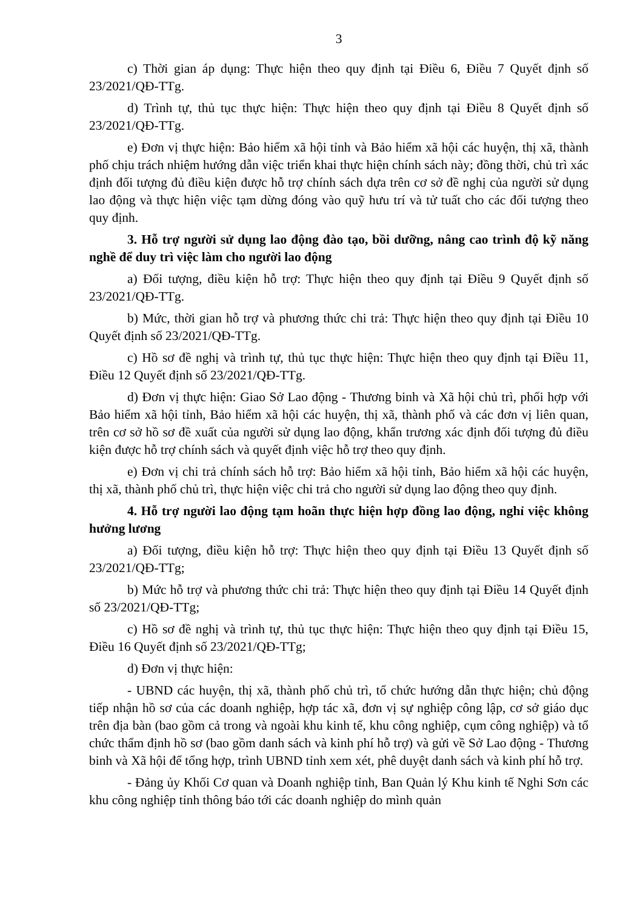3
c) Thời gian áp dụng: Thực hiện theo quy định tại Điều 6, Điều 7 Quyết định số 23/2021/QĐ-TTg.
d) Trình tự, thủ tục thực hiện: Thực hiện theo quy định tại Điều 8 Quyết định số 23/2021/QĐ-TTg.
e) Đơn vị thực hiện: Bảo hiểm xã hội tỉnh và Bảo hiểm xã hội các huyện, thị xã, thành phố chịu trách nhiệm hướng dẫn việc triển khai thực hiện chính sách này; đồng thời, chủ trì xác định đối tượng đủ điều kiện được hỗ trợ chính sách dựa trên cơ sở đề nghị của người sử dụng lao động và thực hiện việc tạm dừng đóng vào quỹ hưu trí và tử tuất cho các đối tượng theo quy định.
3. Hỗ trợ người sử dụng lao động đào tạo, bồi dưỡng, nâng cao trình độ kỹ năng nghề để duy trì việc làm cho người lao động
a) Đối tượng, điều kiện hỗ trợ: Thực hiện theo quy định tại Điều 9 Quyết định số 23/2021/QĐ-TTg.
b) Mức, thời gian hỗ trợ và phương thức chi trả: Thực hiện theo quy định tại Điều 10 Quyết định số 23/2021/QĐ-TTg.
c) Hồ sơ đề nghị và trình tự, thủ tục thực hiện: Thực hiện theo quy định tại Điều 11, Điều 12 Quyết định số 23/2021/QĐ-TTg.
d) Đơn vị thực hiện: Giao Sở Lao động - Thương binh và Xã hội chủ trì, phối hợp với Bảo hiểm xã hội tỉnh, Bảo hiểm xã hội các huyện, thị xã, thành phố và các đơn vị liên quan, trên cơ sở hồ sơ đề xuất của người sử dụng lao động, khẩn trương xác định đối tượng đủ điều kiện được hỗ trợ chính sách và quyết định việc hỗ trợ theo quy định.
e) Đơn vị chi trả chính sách hỗ trợ: Bảo hiểm xã hội tỉnh, Bảo hiểm xã hội các huyện, thị xã, thành phố chủ trì, thực hiện việc chi trả cho người sử dụng lao động theo quy định.
4. Hỗ trợ người lao động tạm hoãn thực hiện hợp đồng lao động, nghỉ việc không hưởng lương
a) Đối tượng, điều kiện hỗ trợ: Thực hiện theo quy định tại Điều 13 Quyết định số 23/2021/QĐ-TTg;
b) Mức hỗ trợ và phương thức chi trả: Thực hiện theo quy định tại Điều 14 Quyết định số 23/2021/QĐ-TTg;
c) Hồ sơ đề nghị và trình tự, thủ tục thực hiện: Thực hiện theo quy định tại Điều 15, Điều 16 Quyết định số 23/2021/QĐ-TTg;
d) Đơn vị thực hiện:
- UBND các huyện, thị xã, thành phố chủ trì, tổ chức hướng dẫn thực hiện; chủ động tiếp nhận hồ sơ của các doanh nghiệp, hợp tác xã, đơn vị sự nghiệp công lập, cơ sở giáo dục trên địa bàn (bao gồm cả trong và ngoài khu kinh tế, khu công nghiệp, cụm công nghiệp) và tổ chức thẩm định hồ sơ (bao gồm danh sách và kinh phí hỗ trợ) và gửi về Sở Lao động - Thương binh và Xã hội để tổng hợp, trình UBND tỉnh xem xét, phê duyệt danh sách và kinh phí hỗ trợ.
- Đảng ủy Khối Cơ quan và Doanh nghiệp tỉnh, Ban Quản lý Khu kinh tế Nghi Sơn các khu công nghiệp tỉnh thông báo tới các doanh nghiệp do mình quản